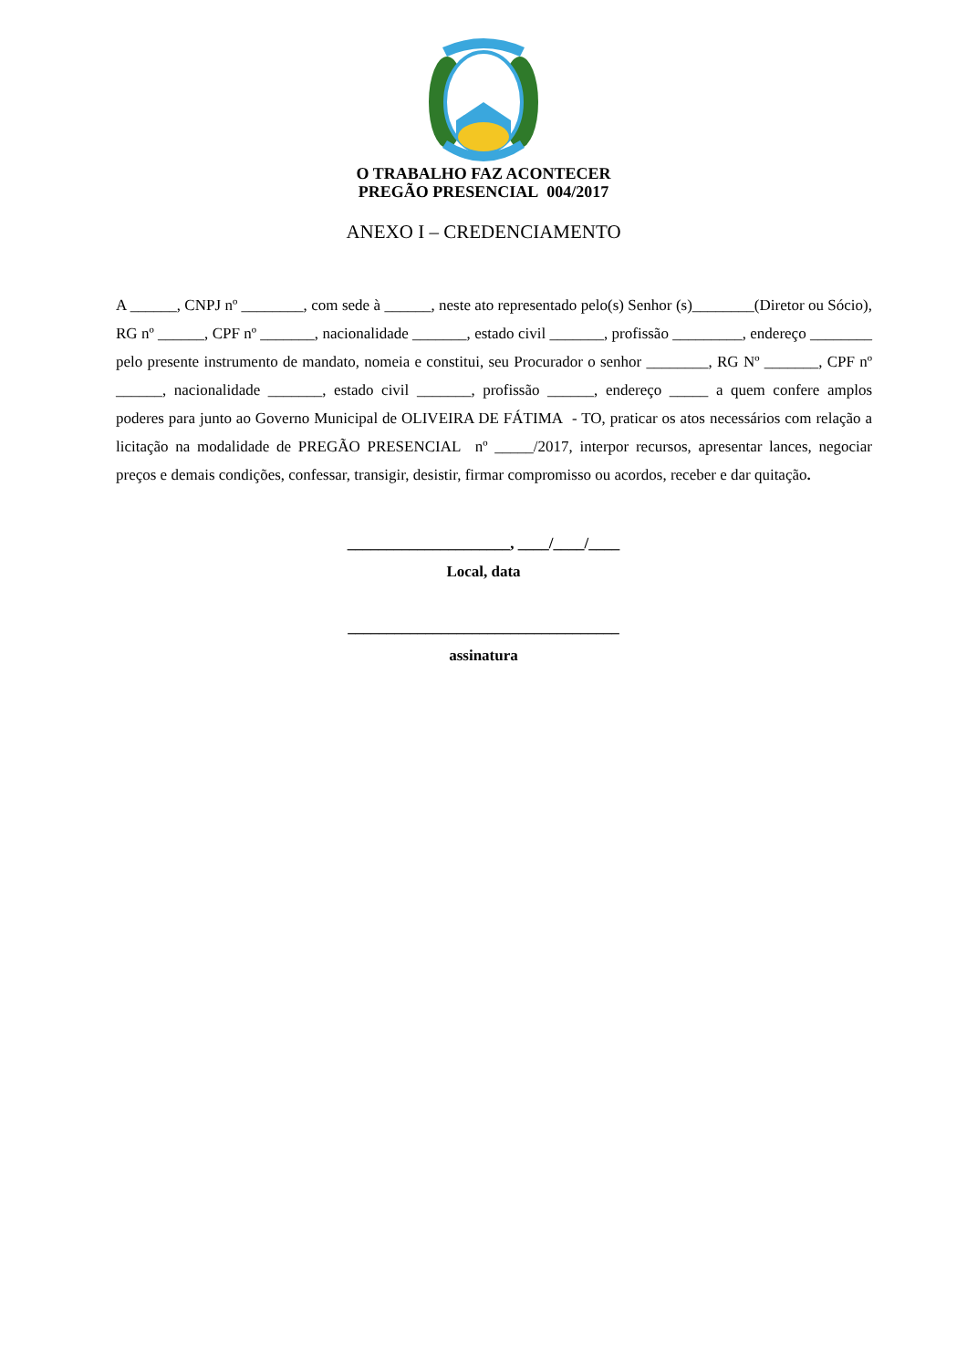O TRABALHO FAZ ACONTECER
PREGÃO PRESENCIAL 004/2017
ANEXO I – CREDENCIAMENTO
A ______, CNPJ nº ________, com sede à ______, neste ato representado pelo(s) Senhor (s)________(Diretor ou Sócio), RG nº ______, CPF nº _______, nacionalidade _______, estado civil _______, profissão _________, endereço ________ pelo presente instrumento de mandato, nomeia e constitui, seu Procurador o senhor ________, RG Nº _______, CPF nº ______, nacionalidade _______, estado civil _______, profissão ______, endereço _____ a quem confere amplos poderes para junto ao Governo Municipal de OLIVEIRA DE FÁTIMA - TO, praticar os atos necessários com relação a licitação na modalidade de PREGÃO PRESENCIAL nº _____/2017, interpor recursos, apresentar lances, negociar preços e demais condições, confessar, transigir, desistir, firmar compromisso ou acordos, receber e dar quitação.
_____________________, ____/____/____
Local, data
___________________________________
assinatura